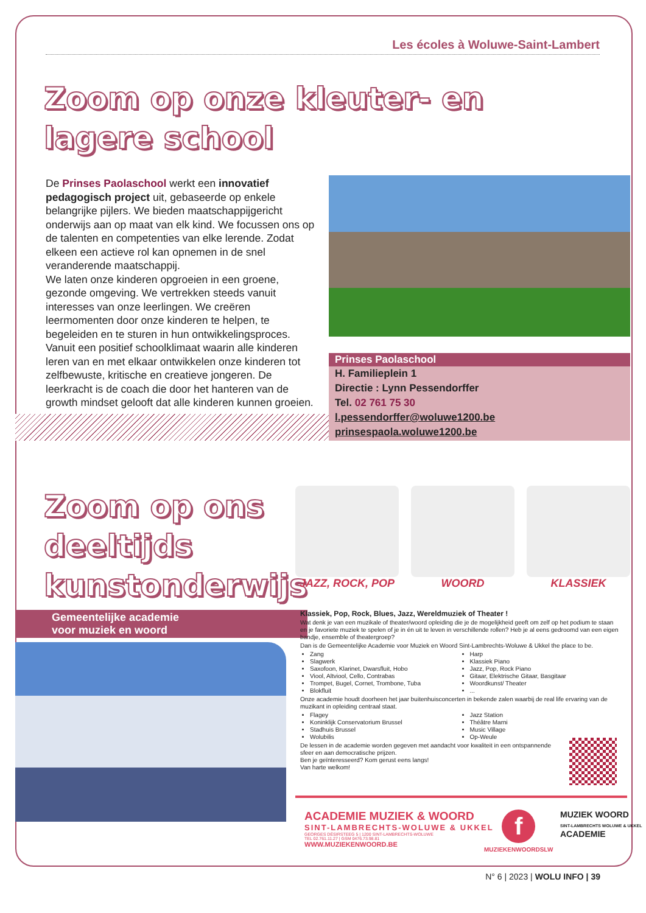Les écoles à Woluwe-Saint-Lambert
Zoom op onze kleuter- en lagere school
De Prinses Paolaschool werkt een innovatief pedagogisch project uit, gebaseerde op enkele belangrijke pijlers. We bieden maatschappijgericht onderwijs aan op maat van elk kind. We focussen ons op de talenten en competenties van elke lerende. Zodat elkeen een actieve rol kan opnemen in de snel veranderende maatschappij.
We laten onze kinderen opgroeien in een groene, gezonde omgeving. We vertrekken steeds vanuit interesses van onze leerlingen. We creëren leermomenten door onze kinderen te helpen, te begeleiden en te sturen in hun ontwikkelingsproces.
Vanuit een positief schoolklimaat waarin alle kinderen leren van en met elkaar ontwikkelen onze kinderen tot zelfbewuste, kritische en creatieve jongeren. De leerkracht is de coach die door het hanteren van de growth mindset gelooft dat alle kinderen kunnen groeien.
Prinses Paolaschool
H. Familieplein 1
Directie : Lynn Pessendorffer
Tel. 02 761 75 30
l.pessendorffer@woluwe1200.be
prinsespaola.woluwe1200.be
Zoom op ons deeltijds kunstonderwijs
JAZZ, ROCK, POP WOORD KLASSIEK
Gemeentelijke academie
voor muziek en woord
Klassiek, Pop, Rock, Blues, Jazz, Wereldmuziek of Theater !
Wat denk je van een muzikale of theater/woord opleiding die je de mogelijkheid geeft om zelf op het podium te staan en je favoriete muziek te spelen of je in én uit te leven in verschillende rollen? Heb je al eens gedroomd van een eigen bandje, ensemble of theatergroep?
Dan is de Gemeentelijke Academie voor Muziek en Woord Sint-Lambrechts-Woluwe & Ukkel the place to be.
Zang
Slagwerk
Saxofoon, Klarinet, Dwarsfluit, Hobo
Viool, Altviool, Cello, Contrabas
Trompet, Bugel, Cornet, Trombone, Tuba
Blokfluit
Harp
Klassiek Piano
Jazz, Pop, Rock Piano
Gitaar, Elektrische Gitaar, Basgitaar
Woordkunst/ Theater
...
Onze academie houdt doorheen het jaar buitenhuisconcerten in bekende zalen waarbij de real life ervaring van de muzikant in opleiding centraal staat.
Flagey
Koninklijk Conservatorium Brussel
Stadhuis Brussel
Wolubilis
Jazz Station
Théâtre Marni
Music Village
Op-Weule
De lessen in de academie worden gegeven met aandacht voor kwaliteit in een ontspannende sfeer en aan democratische prijzen.
Ben je geïnteresseerd? Kom gerust eens langs!
Van harte welkom!
ACADEMIE MUZIEK & WOORD
SINT-LAMBRECHTS-WOLUWE & UKKEL
GEORGES DÉSIRSTEEG 5 | 1200 SINT-LAMBRECHTS-WOLUWE
TEL 02.761.11.27 | GSM 0476.73.98.81
WWW.MUZIEKENWOORD.BE
f
MUZIEKENWOORDSLW
MUZIEK WOORD
SINT-LAMBRECHTS WOLUWE & UKKEL
ACADEMIE
N° 6 | 2023 | WOLU INFO | 39